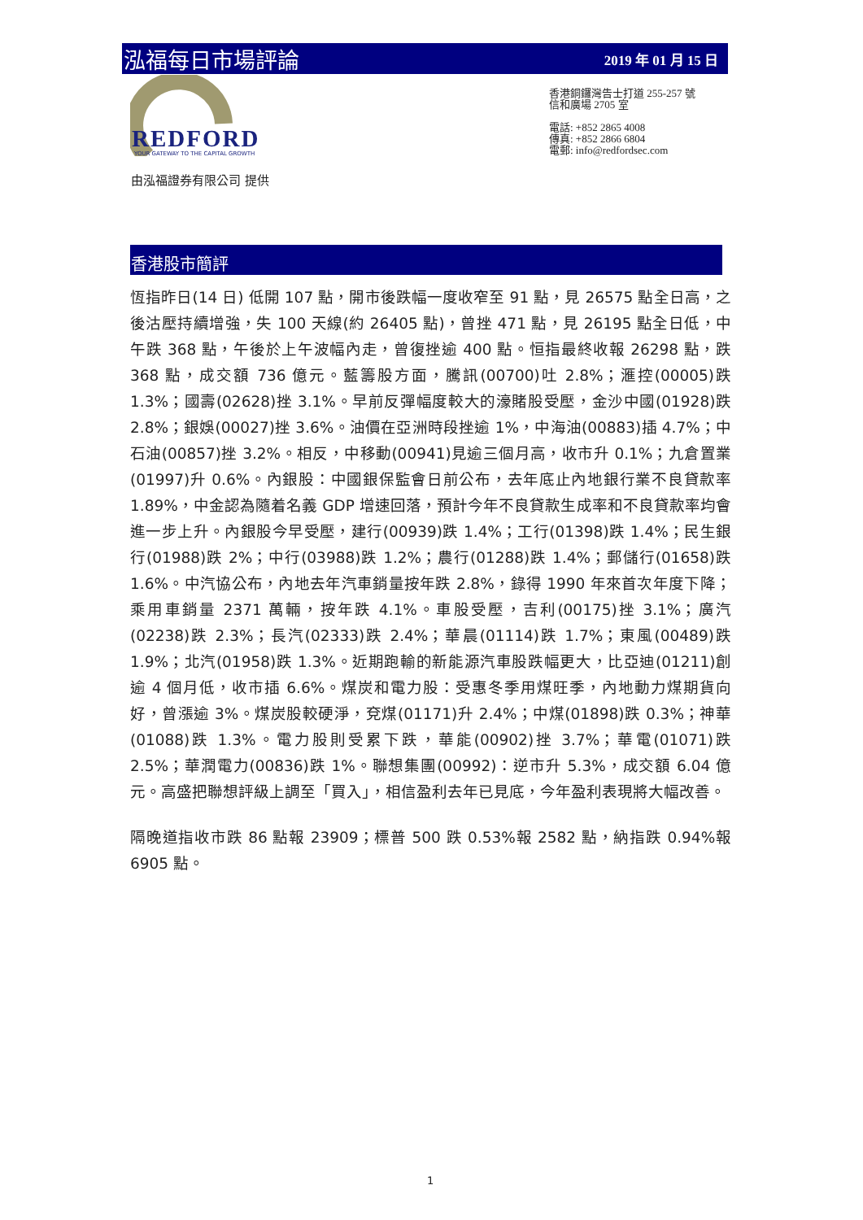泓福每日市場評論 2019 年 01 月 15 日
REDFORD
YOUR GATEWAY TO THE CAPITAL GROWTH
香港銅鑼灣告士打道 255-257 號
信和廣場 2705 室
電話: +852 2865 4008
傳真: +852 2866 6804
電郵: info@redfordsec.com
由泓福證券有限公司 提供
香港股市簡評
恆指昨日(14 日) 低開 107 點，開市後跌幅一度收窄至 91 點，見 26575 點全日高，之後沽壓持續增強，失 100 天線(約 26405 點)，曾挫 471 點，見 26195 點全日低，中午跌 368 點，午後於上午波幅內走，曾復挫逾 400 點。恒指最終收報 26298 點，跌 368 點，成交額 736 億元。藍籌股方面，騰訊(00700)吐 2.8%；滙控(00005)跌 1.3%；國壽(02628)挫 3.1%。早前反彈幅度較大的濠賭股受壓，金沙中國(01928)跌 2.8%；銀娛(00027)挫 3.6%。油價在亞洲時段挫逾 1%，中海油(00883)插 4.7%；中石油(00857)挫 3.2%。相反，中移動(00941)見逾三個月高，收市升 0.1%；九倉置業(01997)升 0.6%。內銀股：中國銀保監會日前公布，去年底止內地銀行業不良貸款率 1.89%，中金認為隨着名義 GDP 增速回落，預計今年不良貸款生成率和不良貸款率均會進一步上升。內銀股今早受壓，建行(00939)跌 1.4%；工行(01398)跌 1.4%；民生銀行(01988)跌 2%；中行(03988)跌 1.2%；農行(01288)跌 1.4%；郵儲行(01658)跌 1.6%。中汽協公布，內地去年汽車銷量按年跌 2.8%，錄得 1990 年來首次年度下降；乘用車銷量 2371 萬輛，按年跌 4.1%。車股受壓，吉利(00175)挫 3.1%；廣汽(02238)跌 2.3%；長汽(02333)跌 2.4%；華晨(01114)跌 1.7%；東風(00489)跌 1.9%；北汽(01958)跌 1.3%。近期跑輸的新能源汽車股跌幅更大，比亞迪(01211)創逾 4 個月低，收市插 6.6%。煤炭和電力股：受惠冬季用煤旺季，內地動力煤期貨向好，曾漲逾 3%。煤炭股較硬淨，兗煤(01171)升 2.4%；中煤(01898)跌 0.3%；神華(01088)跌 1.3%。電力股則受累下跌，華能(00902)挫 3.7%；華電(01071)跌 2.5%；華潤電力(00836)跌 1%。聯想集團(00992)：逆市升 5.3%，成交額 6.04 億元。高盛把聯想評級上調至「買入」，相信盈利去年已見底，今年盈利表現將大幅改善。
隔晚道指收市跌 86 點報 23909；標普 500 跌 0.53%報 2582 點，納指跌 0.94%報 6905 點。
1